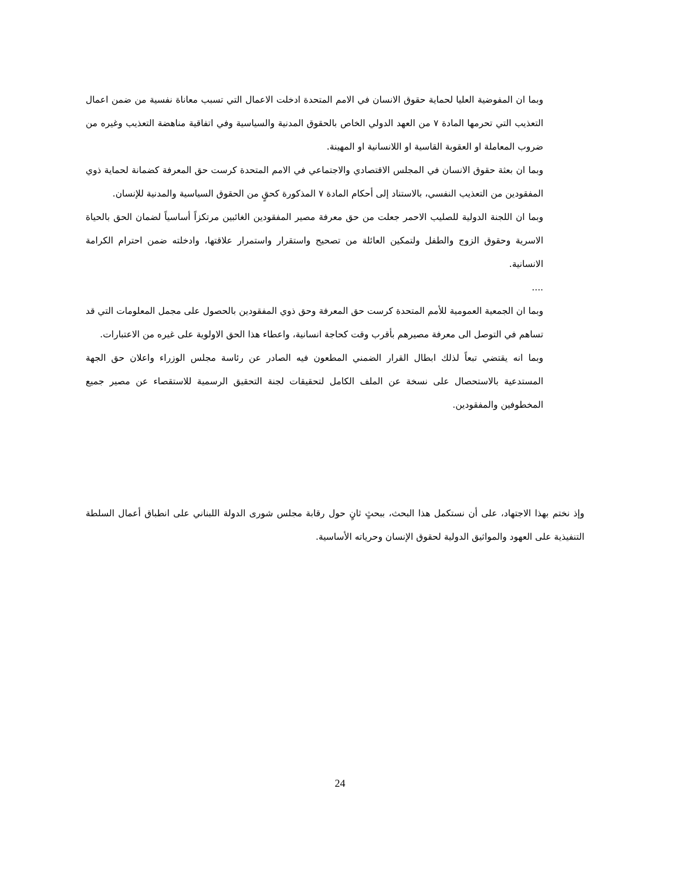وبما ان المفوضية العليا لحماية حقوق الانسان في الامم المتحدة ادخلت الاعمال التي تسبب معاناة نفسية من ضمن اعمال التعذيب التي تحرمها المادة ٧ من العهد الدولي الخاص بالحقوق المدنية والسياسية وفي اتفاقية مناهضة التعذيب وغيره من ضروب المعاملة او العقوبة القاسية او اللانسانية او المهينة.
وبما ان بعثة حقوق الانسان في المجلس الاقتصادي والاجتماعي في الامم المتحدة كرست حق المعرفة كضمانة لحماية ذوي المفقودين من التعذيب النفسي، بالاستناد إلى أحكام المادة ٧ المذكورة كحقٍ من الحقوق السياسية والمدنية للإنسان.
وبما ان اللجنة الدولية للصليب الاحمر جعلت من حق معرفة مصير المفقودين الغائبين مرتكزاً أساسياً لضمان الحق بالحياة الاسرية وحقوق الزوج والطفل ولتمكين العائلة من تصحيح واستقرار واستمرار علاقتها، وادخلته ضمن احترام الكرامة الانسانية.
....
وبما ان الجمعية العمومية للأمم المتحدة كرست حق المعرفة وحق ذوي المفقودين بالحصول على مجمل المعلومات التي قد تساهم في التوصل الى معرفة مصيرهم بأقرب وقت كحاجة انسانية، واعطاء هذا الحق الاولوية على غيره من الاعتبارات.
وبما انه يقتضي تبعاً لذلك ابطال القرار الضمني المطعون فيه الصادر عن رئاسة مجلس الوزراء واعلان حق الجهة المستدعية بالاستحصال على نسخة عن الملف الكامل لتحقيقات لجنة التحقيق الرسمية للاستقصاء عن مصير جميع المخطوفين والمفقودين.
وإذ نختم بهذا الاجتهاد، على أن نستكمل هذا البحث، ببحثٍ ثانٍ حول رقابة مجلس شورى الدولة اللبناني على انطباق أعمال السلطة التنفيذية على العهود والمواثيق الدولية لحقوق الإنسان وحرياته الأساسية.
24